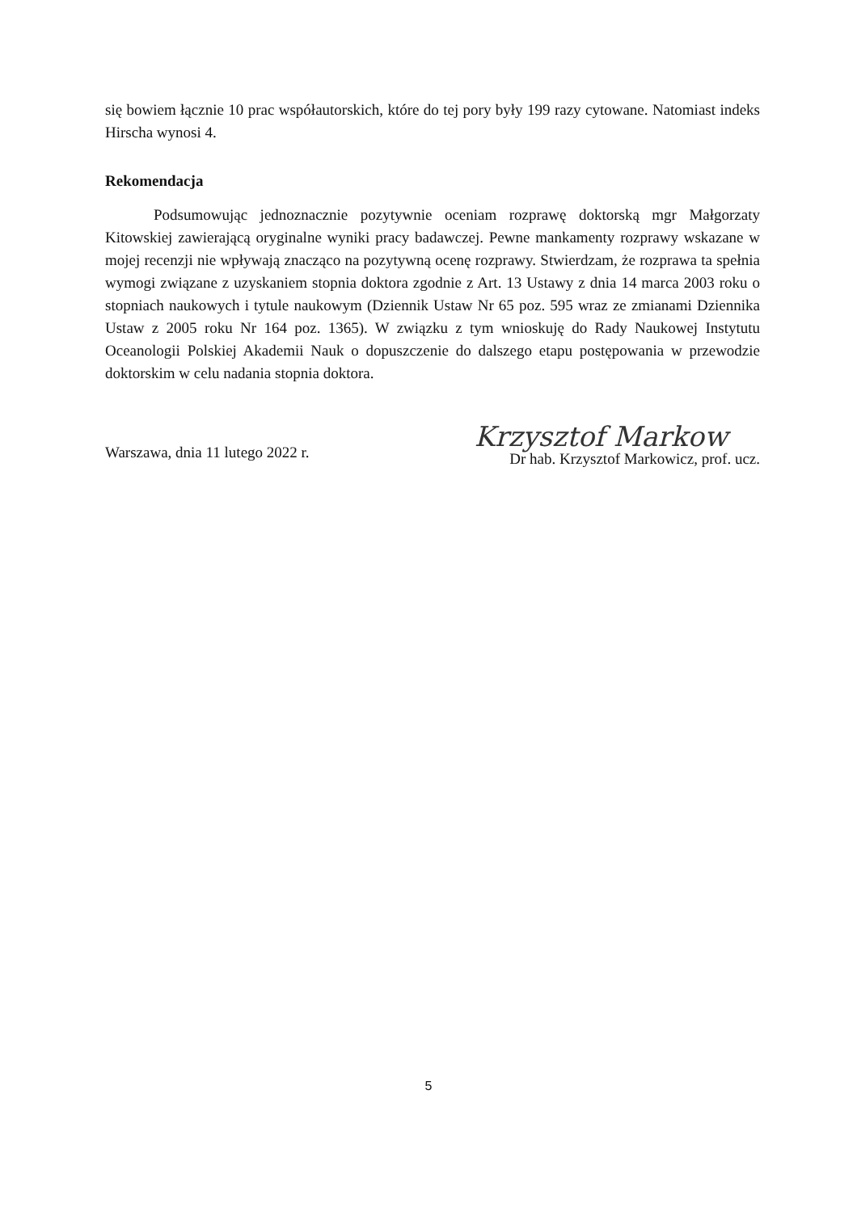się bowiem łącznie 10 prac współautorskich, które do tej pory były 199 razy cytowane. Natomiast indeks Hirscha wynosi 4.
Rekomendacja
Podsumowując jednoznacznie pozytywnie oceniam rozprawę doktorską mgr Małgorzaty Kitowskiej zawierającą oryginalne wyniki pracy badawczej. Pewne mankamenty rozprawy wskazane w mojej recenzji nie wpływają znacząco na pozytywną ocenę rozprawy. Stwierdzam, że rozprawa ta spełnia wymogi związane z uzyskaniem stopnia doktora zgodnie z Art. 13 Ustawy z dnia 14 marca 2003 roku o stopniach naukowych i tytule naukowym (Dziennik Ustaw Nr 65 poz. 595 wraz ze zmianami Dziennika Ustaw z 2005 roku Nr 164 poz. 1365). W związku z tym wnioskuję do Rady Naukowej Instytutu Oceanologii Polskiej Akademii Nauk o dopuszczenie do dalszego etapu postępowania w przewodzie doktorskim w celu nadania stopnia doktora.
Warszawa, dnia 11 lutego 2022 r.
Krzysztof Markow
Dr hab. Krzysztof Markowicz, prof. ucz.
5